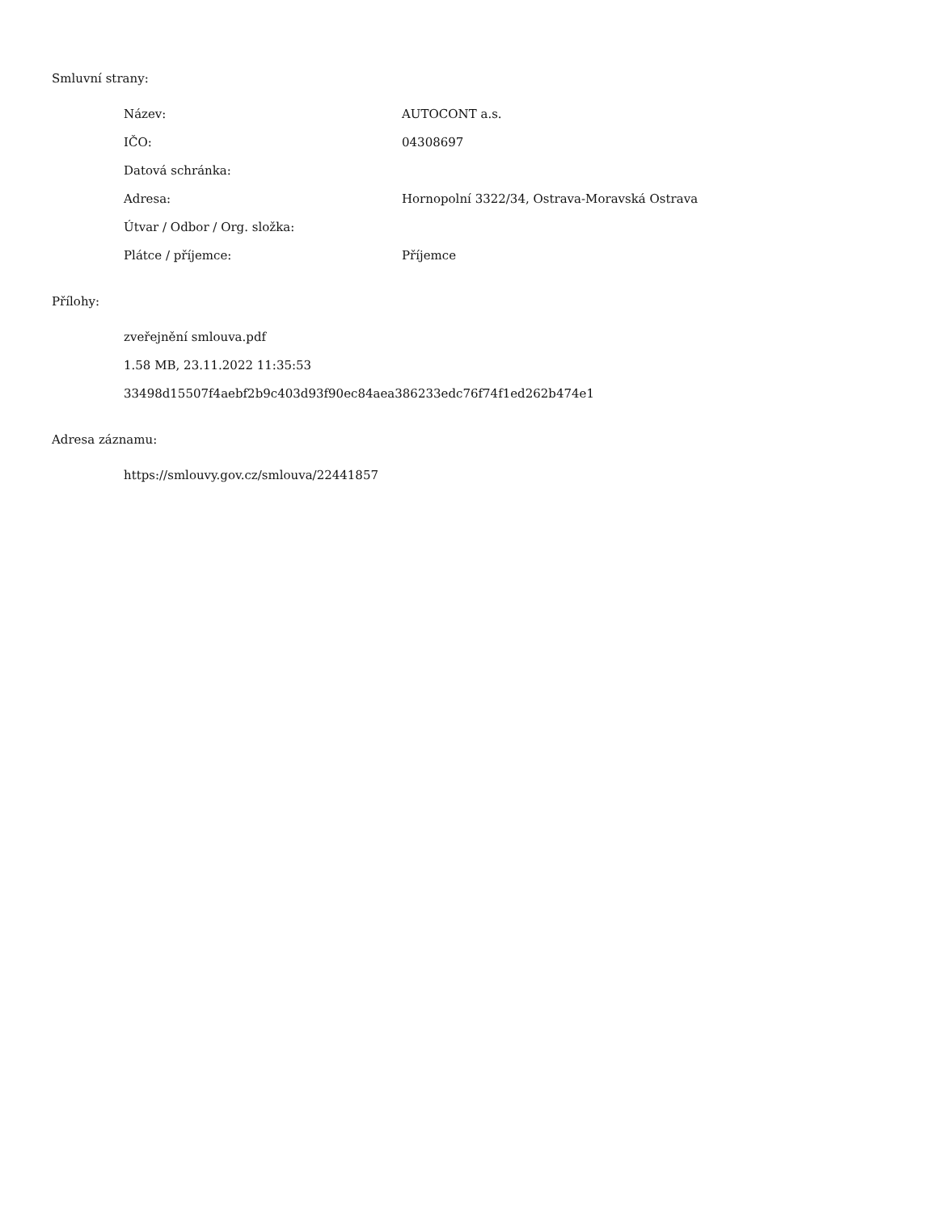Smluvní strany:
Název: AUTOCONT a.s.
IČO: 04308697
Datová schránka:
Adresa: Hornopolní 3322/34, Ostrava-Moravská Ostrava
Útvar / Odbor / Org. složka:
Plátce / příjemce: Příjemce
Přílohy:
zveřejnění smlouva.pdf
1.58 MB, 23.11.2022 11:35:53
33498d15507f4aebf2b9c403d93f90ec84aea386233edc76f74f1ed262b474e1
Adresa záznamu:
https://smlouvy.gov.cz/smlouva/22441857